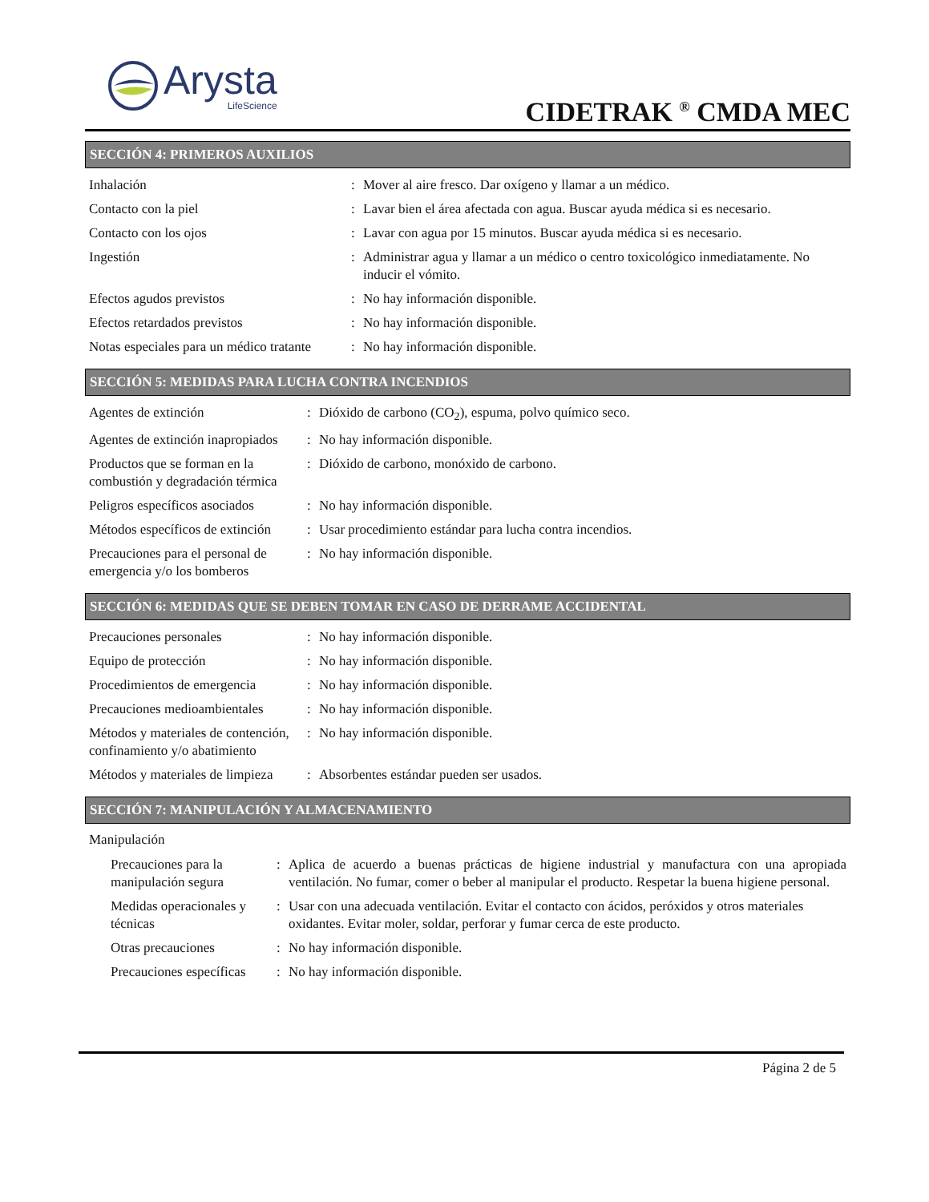Arysta
LifeScience
CIDETRAK <sup>®</sup> CMDA MEC
SECCIÓN 4: PRIMEROS AUXILIOS
| Inhalación | : | Mover al aire fresco. Dar oxígeno y llamar a un médico. |
| Contacto con la piel | : | Lavar bien el área afectada con agua. Buscar ayuda médica si es necesario. |
| Contacto con los ojos | : | Lavar con agua por 15 minutos. Buscar ayuda médica si es necesario. |
| Ingestión | : | Administrar agua y llamar a un médico o centro toxicológico inmediatamente. No inducir el vómito. |
| Efectos agudos previstos | : | No hay información disponible. |
| Efectos retardados previstos | : | No hay información disponible. |
| Notas especiales para un médico tratante | : | No hay información disponible. |
SECCIÓN 5: MEDIDAS PARA LUCHA CONTRA INCENDIOS
| Agentes de extinción | : | Dióxido de carbono (CO<sub>2</sub>), espuma, polvo químico seco. |
| Agentes de extinción inapropiados | : | No hay información disponible. |
| Productos que se forman en la combustión y degradación térmica | : | Dióxido de carbono, monóxido de carbono. |
| Peligros específicos asociados | : | No hay información disponible. |
| Métodos específicos de extinción | : | Usar procedimiento estándar para lucha contra incendios. |
| Precauciones para el personal de emergencia y/o los bomberos | : | No hay información disponible. |
SECCIÓN 6: MEDIDAS QUE SE DEBEN TOMAR EN CASO DE DERRAME ACCIDENTAL
| Precauciones personales | : | No hay información disponible. |
| Equipo de protección | : | No hay información disponible. |
| Procedimientos de emergencia | : | No hay información disponible. |
| Precauciones medioambientales | : | No hay información disponible. |
| Métodos y materiales de contención, confinamiento y/o abatimiento | : | No hay información disponible. |
| Métodos y materiales de limpieza | : | Absorbentes estándar pueden ser usados. |
SECCIÓN 7: MANIPULACIÓN Y ALMACENAMIENTO
Manipulación
| Precauciones para la manipulación segura | : | Aplica de acuerdo a buenas prácticas de higiene industrial y manufactura con una apropiada ventilación. No fumar, comer o beber al manipular el producto. Respetar la buena higiene personal. |
| Medidas operacionales y técnicas | : | Usar con una adecuada ventilación. Evitar el contacto con ácidos, peróxidos y otros materiales oxidantes. Evitar moler, soldar, perforar y fumar cerca de este producto. |
| Otras precauciones | : | No hay información disponible. |
| Precauciones específicas | : | No hay información disponible. |
Página 2 de 5